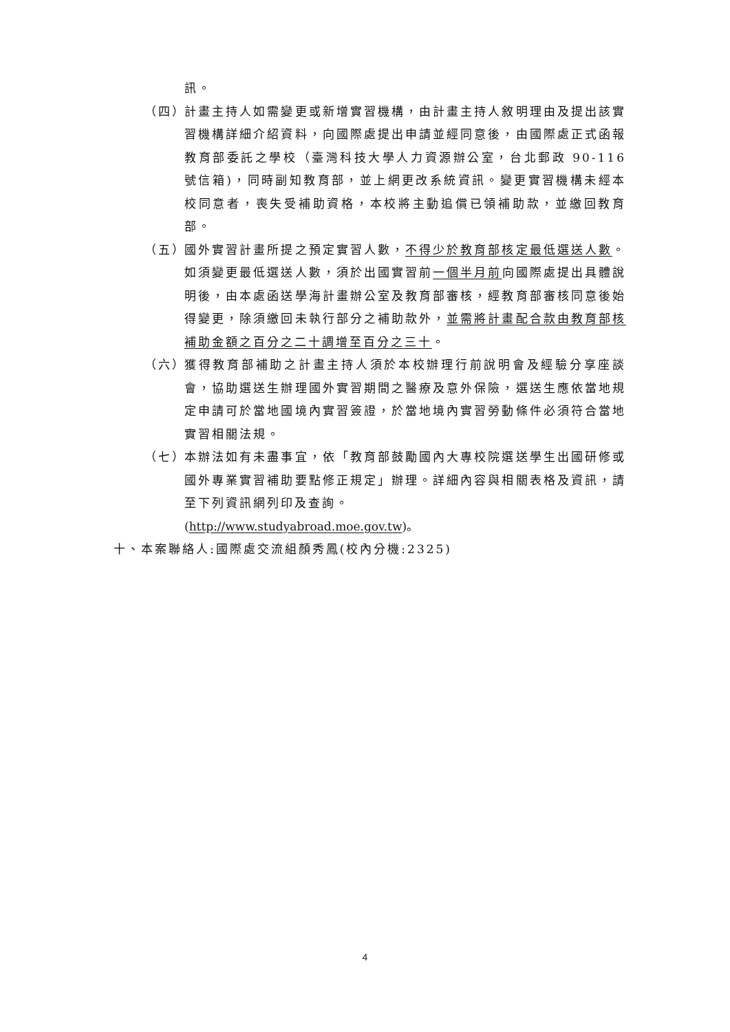訊。
（四）
計畫主持人如需變更或新增實習機構，由計畫主持人敘明理由及提出該實習機構詳細介紹資料，向國際處提出申請並經同意後，由國際處正式函報教育部委託之學校（臺灣科技大學人力資源辦公室，台北郵政 90-116 號信箱)，同時副知教育部，並上網更改系統資訊。變更實習機構未經本校同意者，喪失受補助資格，本校將主動追償已領補助款，並繳回教育部。
（五）
國外實習計畫所提之預定實習人數，不得少於教育部核定最低選送人數。如須變更最低選送人數，須於出國實習前一個半月前向國際處提出具體說明後，由本處函送學海計畫辦公室及教育部審核，經教育部審核同意後始得變更，除須繳回未執行部分之補助款外，並需將計畫配合款由教育部核補助金額之百分之二十調增至百分之三十。
（六）
獲得教育部補助之計畫主持人須於本校辦理行前說明會及經驗分享座談會，協助選送生辦理國外實習期間之醫療及意外保險，選送生應依當地規定申請可於當地國境內實習簽證，於當地境內實習勞動條件必須符合當地實習相關法規。
（七）
本辦法如有未盡事宜，依「教育部鼓勵國內大專校院選送學生出國研修或國外專業實習補助要點修正規定」辦理。詳細內容與相關表格及資訊，請至下列資訊網列印及查詢。
(http://www.studyabroad.moe.gov.tw)。
十、本案聯絡人:國際處交流組顏秀鳳(校內分機:2325)
4